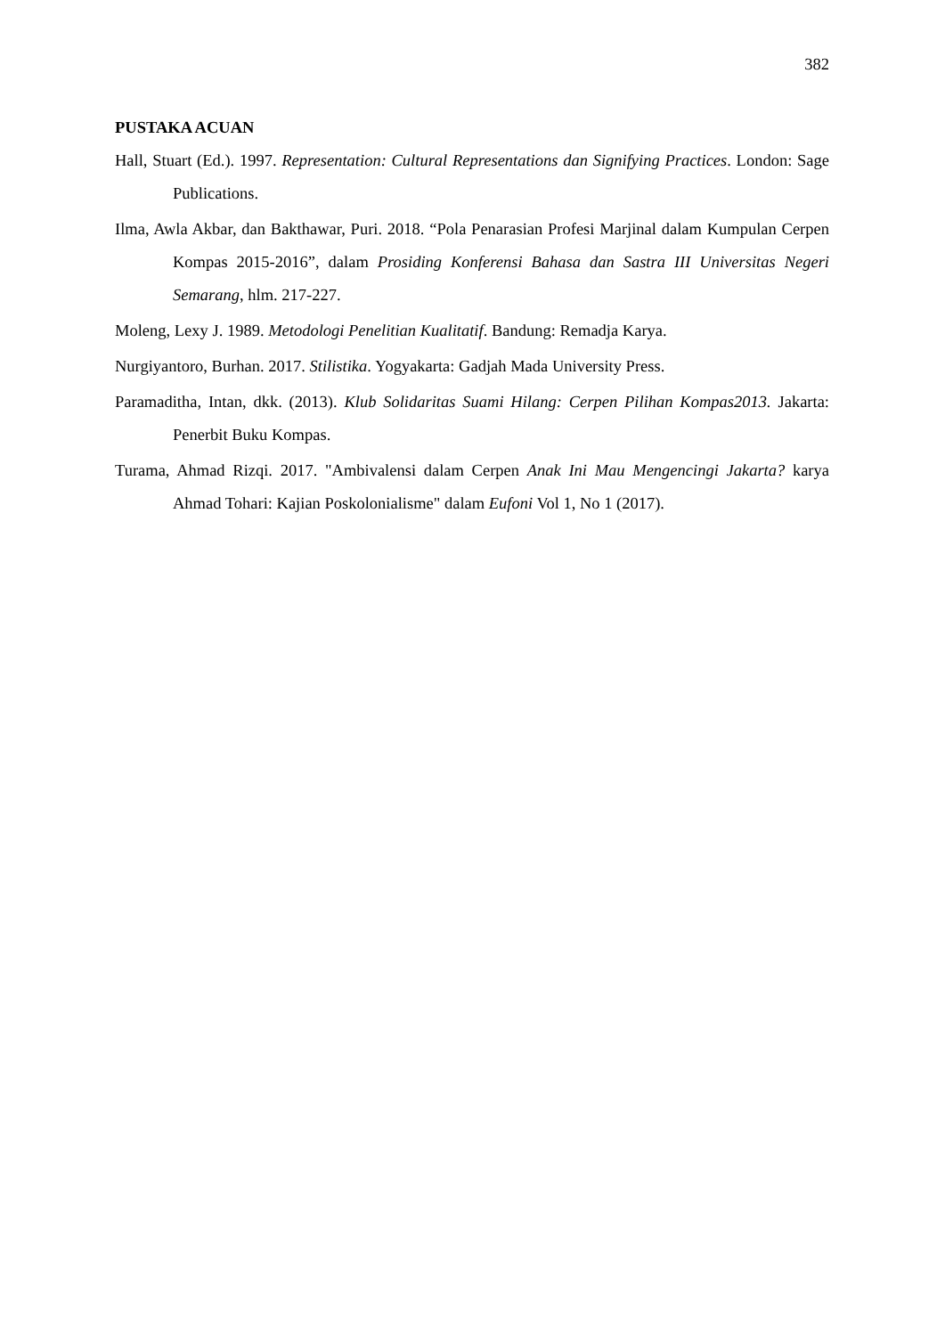382
PUSTAKA ACUAN
Hall, Stuart (Ed.). 1997. Representation: Cultural Representations dan Signifying Practices. London: Sage Publications.
Ilma, Awla Akbar, dan Bakthawar, Puri. 2018. “Pola Penarasian Profesi Marjinal dalam Kumpulan Cerpen Kompas 2015-2016”, dalam Prosiding Konferensi Bahasa dan Sastra III Universitas Negeri Semarang, hlm. 217-227.
Moleng, Lexy J. 1989. Metodologi Penelitian Kualitatif. Bandung: Remadja Karya.
Nurgiyantoro, Burhan. 2017. Stilistika. Yogyakarta: Gadjah Mada University Press.
Paramaditha, Intan, dkk. (2013). Klub Solidaritas Suami Hilang: Cerpen Pilihan Kompas2013. Jakarta: Penerbit Buku Kompas.
Turama, Ahmad Rizqi. 2017. "Ambivalensi dalam Cerpen Anak Ini Mau Mengencingi Jakarta? karya Ahmad Tohari: Kajian Poskolonialisme" dalam Eufoni Vol 1, No 1 (2017).